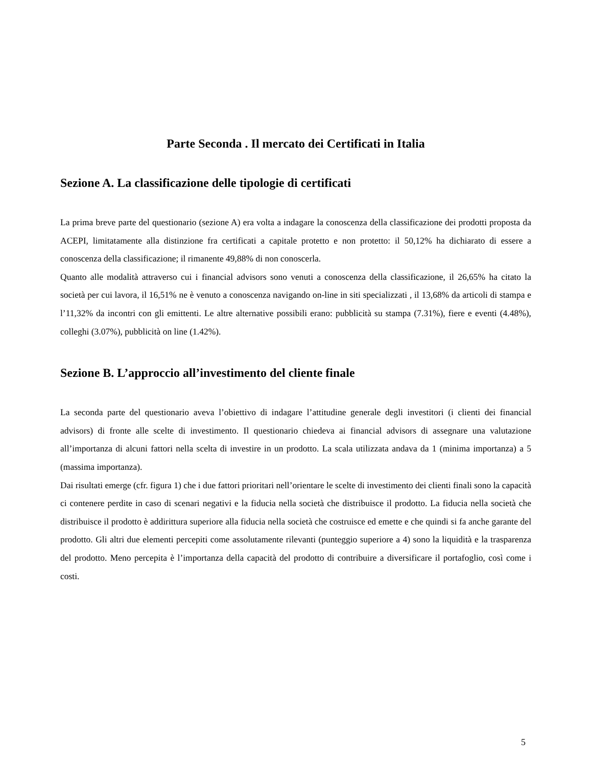Parte Seconda . Il mercato dei Certificati in Italia
Sezione A. La classificazione delle tipologie di certificati
La prima breve parte del questionario (sezione A) era volta a indagare la conoscenza della classificazione dei prodotti proposta da ACEPI, limitatamente alla distinzione fra certificati a capitale protetto e non protetto: il 50,12% ha dichiarato di essere a conoscenza della classificazione; il rimanente 49,88% di non conoscerla.
Quanto alle modalità attraverso cui i financial advisors sono venuti a conoscenza della classificazione, il 26,65% ha citato la società per cui lavora, il 16,51% ne è venuto a conoscenza navigando on-line in siti specializzati , il 13,68% da articoli di stampa e l’11,32% da incontri con gli emittenti. Le altre alternative possibili erano: pubblicità su stampa (7.31%), fiere e eventi (4.48%), colleghi (3.07%), pubblicità on line (1.42%).
Sezione B. L’approccio all’investimento del cliente finale
La seconda parte del questionario aveva l’obiettivo di indagare l’attitudine generale degli investitori (i clienti dei financial advisors) di fronte alle scelte di investimento. Il questionario chiedeva ai financial advisors di assegnare una valutazione all’importanza di alcuni fattori nella scelta di investire in un prodotto. La scala utilizzata andava da 1 (minima importanza) a 5 (massima importanza).
Dai risultati emerge (cfr. figura 1) che i due fattori prioritari nell’orientare le scelte di investimento dei clienti finali sono la capacità ci contenere perdite in caso di scenari negativi e la fiducia nella società che distribuisce il prodotto. La fiducia nella società che distribuisce il prodotto è addirittura superiore alla fiducia nella società che costruisce ed emette e che quindi si fa anche garante del prodotto. Gli altri due elementi percepiti come assolutamente rilevanti (punteggio superiore a 4) sono la liquidità e la trasparenza del prodotto. Meno percepita è l’importanza della capacità del prodotto di contribuire a diversificare il portafoglio, così come i costi.
5